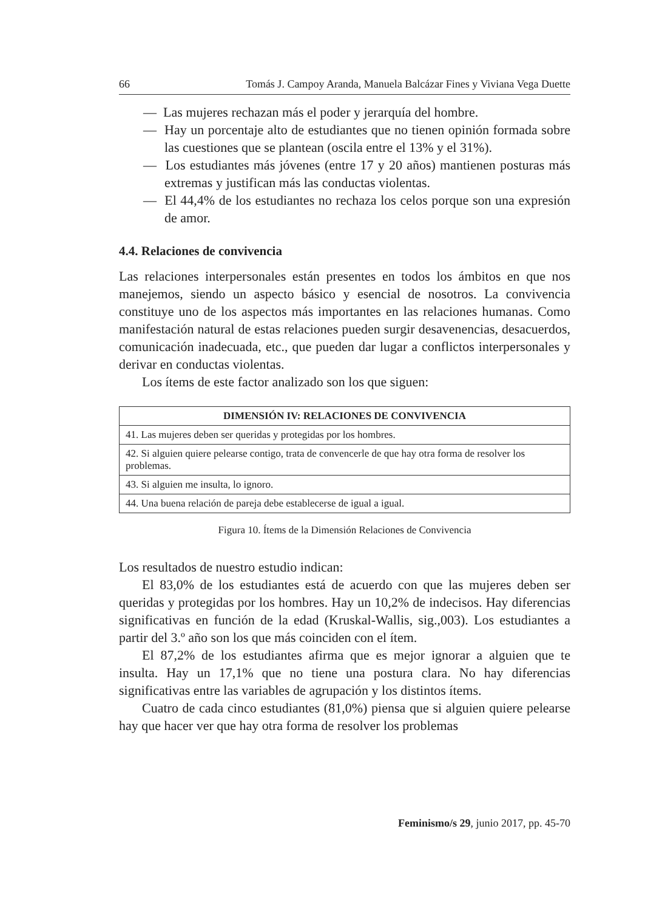66 Tomás J. Campoy Aranda, Manuela Balcázar Fines y Viviana Vega Duette
— Las mujeres rechazan más el poder y jerarquía del hombre.
— Hay un porcentaje alto de estudiantes que no tienen opinión formada sobre las cuestiones que se plantean (oscila entre el 13% y el 31%).
— Los estudiantes más jóvenes (entre 17 y 20 años) mantienen posturas más extremas y justifican más las conductas violentas.
— El 44,4% de los estudiantes no rechaza los celos porque son una expresión de amor.
4.4. Relaciones de convivencia
Las relaciones interpersonales están presentes en todos los ámbitos en que nos manejemos, siendo un aspecto básico y esencial de nosotros. La convivencia constituye uno de los aspectos más importantes en las relaciones humanas. Como manifestación natural de estas relaciones pueden surgir desavenencias, desacuerdos, comunicación inadecuada, etc., que pueden dar lugar a conflictos interpersonales y derivar en conductas violentas.
Los ítems de este factor analizado son los que siguen:
| DIMENSIÓN IV: RELACIONES DE CONVIVENCIA |
| --- |
| 41. Las mujeres deben ser queridas y protegidas por los hombres. |
| 42. Si alguien quiere pelearse contigo, trata de convencerle de que hay otra forma de resolver los problemas. |
| 43. Si alguien me insulta, lo ignoro. |
| 44. Una buena relación de pareja debe establecerse de igual a igual. |
Figura 10. Ítems de la Dimensión Relaciones de Convivencia
Los resultados de nuestro estudio indican:
El 83,0% de los estudiantes está de acuerdo con que las mujeres deben ser queridas y protegidas por los hombres. Hay un 10,2% de indecisos. Hay diferencias significativas en función de la edad (Kruskal-Wallis, sig.,003). Los estudiantes a partir del 3.º año son los que más coinciden con el ítem.
El 87,2% de los estudiantes afirma que es mejor ignorar a alguien que te insulta. Hay un 17,1% que no tiene una postura clara. No hay diferencias significativas entre las variables de agrupación y los distintos ítems.
Cuatro de cada cinco estudiantes (81,0%) piensa que si alguien quiere pelearse hay que hacer ver que hay otra forma de resolver los problemas
Feminismo/s 29, junio 2017, pp. 45-70